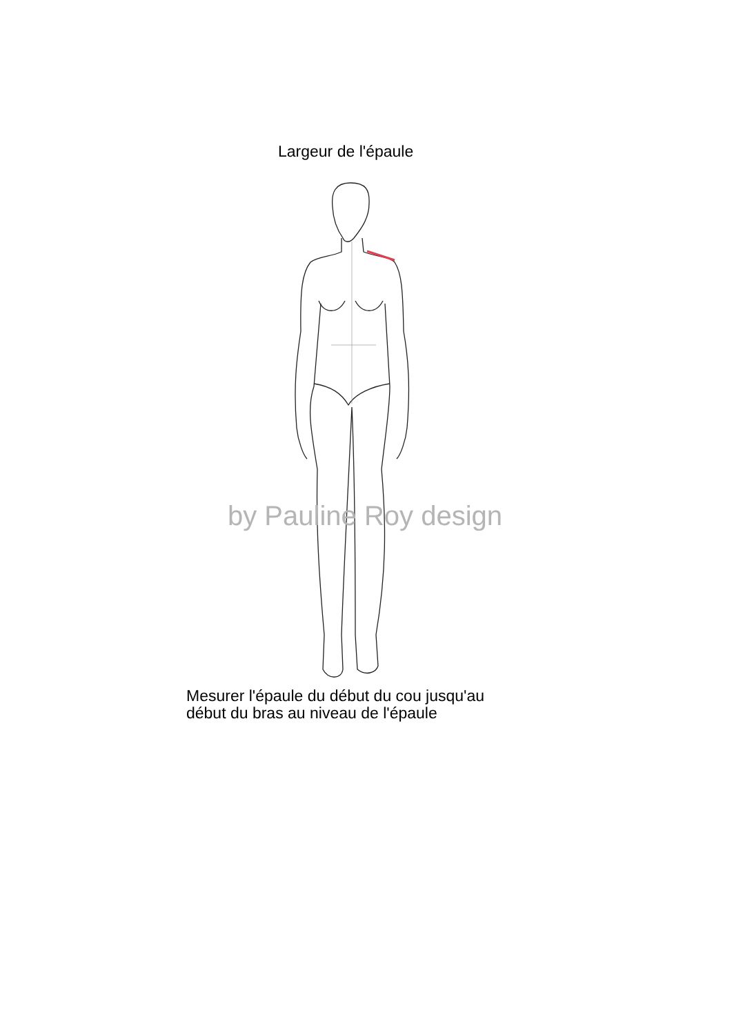Largeur de l'épaule
by Pauline Roy design
Mesurer l'épaule du début du cou jusqu'au
début du bras au niveau de l'épaule